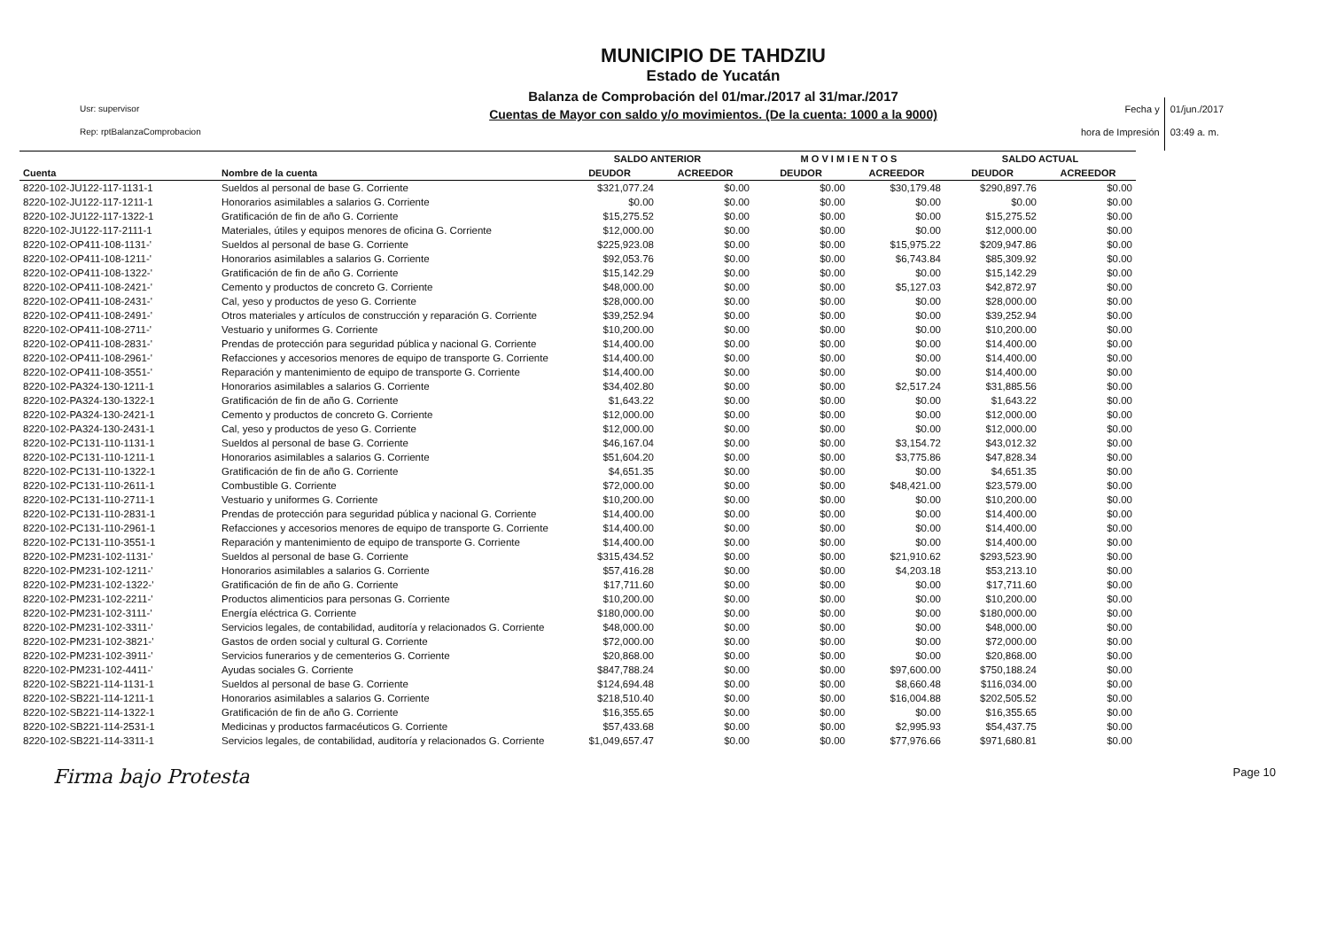Usr: supervisor
Rep: rptBalanzaComprobacion
MUNICIPIO DE TAHDZIU
Estado de Yucatán
Balanza de Comprobación del 01/mar./2017 al 31/mar./2017
Cuentas de Mayor con saldo y/o movimientos. (De la cuenta: 1000 a la 9000)
Fecha y
hora de Impresión
01/jun./2017
03:49 a. m.
| | | SALDO ANTERIOR | | M O V I M I E N T O S | | SALDO ACTUAL | |
| --- | --- | --- | --- | --- | --- | --- | --- |
| Cuenta | Nombre de la cuenta | DEUDOR | ACREEDOR | DEUDOR | ACREEDOR | DEUDOR | ACREEDOR |
| 8220-102-JU122-117-1131-1 | Sueldos al personal de base G. Corriente | $321,077.24 | $0.00 | $0.00 | $30,179.48 | $290,897.76 | $0.00 |
| 8220-102-JU122-117-1211-1 | Honorarios asimilables a salarios G. Corriente | $0.00 | $0.00 | $0.00 | $0.00 | $0.00 | $0.00 |
| 8220-102-JU122-117-1322-1 | Gratificación de fin de año G. Corriente | $15,275.52 | $0.00 | $0.00 | $0.00 | $15,275.52 | $0.00 |
| 8220-102-JU122-117-2111-1 | Materiales, útiles y equipos menores de oficina G. Corriente | $12,000.00 | $0.00 | $0.00 | $0.00 | $12,000.00 | $0.00 |
| 8220-102-OP411-108-1131-' | Sueldos al personal de base G. Corriente | $225,923.08 | $0.00 | $0.00 | $15,975.22 | $209,947.86 | $0.00 |
| 8220-102-OP411-108-1211-' | Honorarios asimilables a salarios G. Corriente | $92,053.76 | $0.00 | $0.00 | $6,743.84 | $85,309.92 | $0.00 |
| 8220-102-OP411-108-1322-' | Gratificación de fin de año G. Corriente | $15,142.29 | $0.00 | $0.00 | $0.00 | $15,142.29 | $0.00 |
| 8220-102-OP411-108-2421-' | Cemento y productos de concreto G. Corriente | $48,000.00 | $0.00 | $0.00 | $5,127.03 | $42,872.97 | $0.00 |
| 8220-102-OP411-108-2431-' | Cal, yeso y productos de yeso G. Corriente | $28,000.00 | $0.00 | $0.00 | $0.00 | $28,000.00 | $0.00 |
| 8220-102-OP411-108-2491-' | Otros materiales y artículos de construcción y reparación G. Corriente | $39,252.94 | $0.00 | $0.00 | $0.00 | $39,252.94 | $0.00 |
| 8220-102-OP411-108-2711-' | Vestuario y uniformes G. Corriente | $10,200.00 | $0.00 | $0.00 | $0.00 | $10,200.00 | $0.00 |
| 8220-102-OP411-108-2831-' | Prendas de protección para seguridad pública y nacional G. Corriente | $14,400.00 | $0.00 | $0.00 | $0.00 | $14,400.00 | $0.00 |
| 8220-102-OP411-108-2961-' | Refacciones y accesorios menores de equipo de transporte G. Corriente | $14,400.00 | $0.00 | $0.00 | $0.00 | $14,400.00 | $0.00 |
| 8220-102-OP411-108-3551-' | Reparación y mantenimiento de equipo de transporte G. Corriente | $14,400.00 | $0.00 | $0.00 | $0.00 | $14,400.00 | $0.00 |
| 8220-102-PA324-130-1211-1 | Honorarios asimilables a salarios G. Corriente | $34,402.80 | $0.00 | $0.00 | $2,517.24 | $31,885.56 | $0.00 |
| 8220-102-PA324-130-1322-1 | Gratificación de fin de año G. Corriente | $1,643.22 | $0.00 | $0.00 | $0.00 | $1,643.22 | $0.00 |
| 8220-102-PA324-130-2421-1 | Cemento y productos de concreto G. Corriente | $12,000.00 | $0.00 | $0.00 | $0.00 | $12,000.00 | $0.00 |
| 8220-102-PA324-130-2431-1 | Cal, yeso y productos de yeso G. Corriente | $12,000.00 | $0.00 | $0.00 | $0.00 | $12,000.00 | $0.00 |
| 8220-102-PC131-110-1131-1 | Sueldos al personal de base G. Corriente | $46,167.04 | $0.00 | $0.00 | $3,154.72 | $43,012.32 | $0.00 |
| 8220-102-PC131-110-1211-1 | Honorarios asimilables a salarios G. Corriente | $51,604.20 | $0.00 | $0.00 | $3,775.86 | $47,828.34 | $0.00 |
| 8220-102-PC131-110-1322-1 | Gratificación de fin de año G. Corriente | $4,651.35 | $0.00 | $0.00 | $0.00 | $4,651.35 | $0.00 |
| 8220-102-PC131-110-2611-1 | Combustible G. Corriente | $72,000.00 | $0.00 | $0.00 | $48,421.00 | $23,579.00 | $0.00 |
| 8220-102-PC131-110-2711-1 | Vestuario y uniformes G. Corriente | $10,200.00 | $0.00 | $0.00 | $0.00 | $10,200.00 | $0.00 |
| 8220-102-PC131-110-2831-1 | Prendas de protección para seguridad pública y nacional G. Corriente | $14,400.00 | $0.00 | $0.00 | $0.00 | $14,400.00 | $0.00 |
| 8220-102-PC131-110-2961-1 | Refacciones y accesorios menores de equipo de transporte G. Corriente | $14,400.00 | $0.00 | $0.00 | $0.00 | $14,400.00 | $0.00 |
| 8220-102-PC131-110-3551-1 | Reparación y mantenimiento de equipo de transporte G. Corriente | $14,400.00 | $0.00 | $0.00 | $0.00 | $14,400.00 | $0.00 |
| 8220-102-PM231-102-1131-' | Sueldos al personal de base G. Corriente | $315,434.52 | $0.00 | $0.00 | $21,910.62 | $293,523.90 | $0.00 |
| 8220-102-PM231-102-1211-' | Honorarios asimilables a salarios G. Corriente | $57,416.28 | $0.00 | $0.00 | $4,203.18 | $53,213.10 | $0.00 |
| 8220-102-PM231-102-1322-' | Gratificación de fin de año G. Corriente | $17,711.60 | $0.00 | $0.00 | $0.00 | $17,711.60 | $0.00 |
| 8220-102-PM231-102-2211-' | Productos alimenticios para personas G. Corriente | $10,200.00 | $0.00 | $0.00 | $0.00 | $10,200.00 | $0.00 |
| 8220-102-PM231-102-3111-' | Energía eléctrica G. Corriente | $180,000.00 | $0.00 | $0.00 | $0.00 | $180,000.00 | $0.00 |
| 8220-102-PM231-102-3311-' | Servicios legales, de contabilidad, auditoría y relacionados G. Corriente | $48,000.00 | $0.00 | $0.00 | $0.00 | $48,000.00 | $0.00 |
| 8220-102-PM231-102-3821-' | Gastos de orden social y cultural G. Corriente | $72,000.00 | $0.00 | $0.00 | $0.00 | $72,000.00 | $0.00 |
| 8220-102-PM231-102-3911-' | Servicios funerarios y de cementerios G. Corriente | $20,868.00 | $0.00 | $0.00 | $0.00 | $20,868.00 | $0.00 |
| 8220-102-PM231-102-4411-' | Ayudas sociales G. Corriente | $847,788.24 | $0.00 | $0.00 | $97,600.00 | $750,188.24 | $0.00 |
| 8220-102-SB221-114-1131-1 | Sueldos al personal de base G. Corriente | $124,694.48 | $0.00 | $0.00 | $8,660.48 | $116,034.00 | $0.00 |
| 8220-102-SB221-114-1211-1 | Honorarios asimilables a salarios G. Corriente | $218,510.40 | $0.00 | $0.00 | $16,004.88 | $202,505.52 | $0.00 |
| 8220-102-SB221-114-1322-1 | Gratificación de fin de año G. Corriente | $16,355.65 | $0.00 | $0.00 | $0.00 | $16,355.65 | $0.00 |
| 8220-102-SB221-114-2531-1 | Medicinas y productos farmacéuticos G. Corriente | $57,433.68 | $0.00 | $0.00 | $2,995.93 | $54,437.75 | $0.00 |
| 8220-102-SB221-114-3311-1 | Servicios legales, de contabilidad, auditoría y relacionados G. Corriente | $1,049,657.47 | $0.00 | $0.00 | $77,976.66 | $971,680.81 | $0.00 |
Firma bajo Protesta Page 10